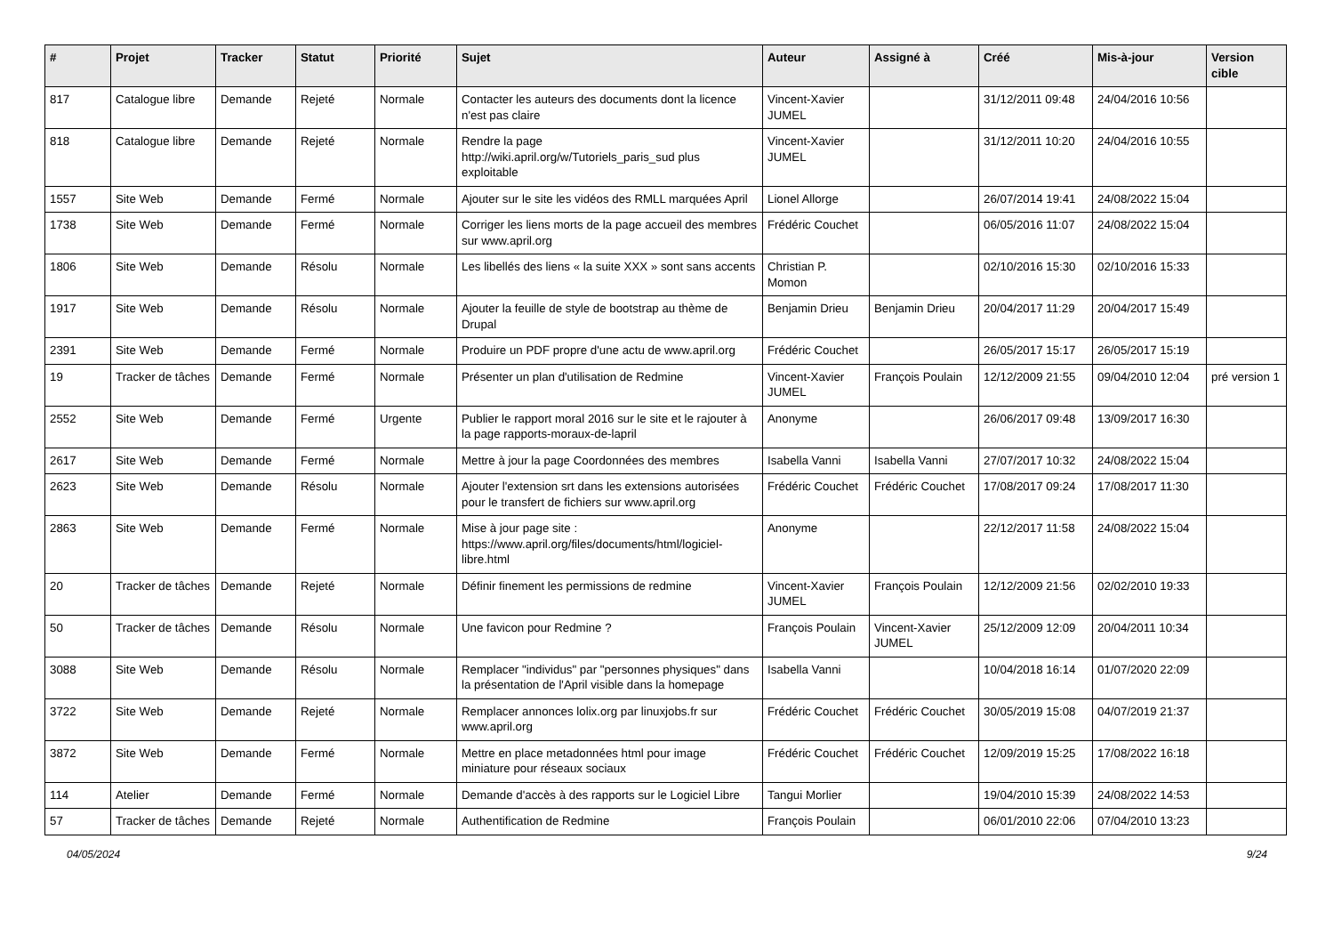| # | Projet | Tracker | Statut | Priorité | Sujet | Auteur | Assigné à | Créé | Mis-à-jour | Version cible |
| --- | --- | --- | --- | --- | --- | --- | --- | --- | --- | --- |
| 817 | Catalogue libre | Demande | Rejeté | Normale | Contacter les auteurs des documents dont la licence n'est pas claire | Vincent-Xavier JUMEL | | 31/12/2011 09:48 | 24/04/2016 10:56 | |
| 818 | Catalogue libre | Demande | Rejeté | Normale | Rendre la page http://wiki.april.org/w/Tutoriels_paris_sud plus exploitable | Vincent-Xavier JUMEL | | 31/12/2011 10:20 | 24/04/2016 10:55 | |
| 1557 | Site Web | Demande | Fermé | Normale | Ajouter sur le site les vidéos des RMLL marquées April | Lionel Allorge | | 26/07/2014 19:41 | 24/08/2022 15:04 | |
| 1738 | Site Web | Demande | Fermé | Normale | Corriger les liens morts de la page accueil des membres sur www.april.org | Frédéric Couchet | | 06/05/2016 11:07 | 24/08/2022 15:04 | |
| 1806 | Site Web | Demande | Résolu | Normale | Les libellés des liens « la suite XXX » sont sans accents | Christian P. Momon | | 02/10/2016 15:30 | 02/10/2016 15:33 | |
| 1917 | Site Web | Demande | Résolu | Normale | Ajouter la feuille de style de bootstrap au thème de Drupal | Benjamin Drieu | Benjamin Drieu | 20/04/2017 11:29 | 20/04/2017 15:49 | |
| 2391 | Site Web | Demande | Fermé | Normale | Produire un PDF propre d'une actu de www.april.org | Frédéric Couchet | | 26/05/2017 15:17 | 26/05/2017 15:19 | |
| 19 | Tracker de tâches | Demande | Fermé | Normale | Présenter un plan d'utilisation de Redmine | Vincent-Xavier JUMEL | François Poulain | 12/12/2009 21:55 | 09/04/2010 12:04 | pré version 1 |
| 2552 | Site Web | Demande | Fermé | Urgente | Publier le rapport moral 2016 sur le site et le rajouter à la page rapports-moraux-de-lapril | Anonyme | | 26/06/2017 09:48 | 13/09/2017 16:30 | |
| 2617 | Site Web | Demande | Fermé | Normale | Mettre à jour la page Coordonnées des membres | Isabella Vanni | Isabella Vanni | 27/07/2017 10:32 | 24/08/2022 15:04 | |
| 2623 | Site Web | Demande | Résolu | Normale | Ajouter l'extension srt dans les extensions autorisées pour le transfert de fichiers sur www.april.org | Frédéric Couchet | Frédéric Couchet | 17/08/2017 09:24 | 17/08/2017 11:30 | |
| 2863 | Site Web | Demande | Fermé | Normale | Mise à jour page site : https://www.april.org/files/documents/html/logiciel-libre.html | Anonyme | | 22/12/2017 11:58 | 24/08/2022 15:04 | |
| 20 | Tracker de tâches | Demande | Rejeté | Normale | Définir finement les permissions de redmine | Vincent-Xavier JUMEL | François Poulain | 12/12/2009 21:56 | 02/02/2010 19:33 | |
| 50 | Tracker de tâches | Demande | Résolu | Normale | Une favicon pour Redmine ? | François Poulain | Vincent-Xavier JUMEL | 25/12/2009 12:09 | 20/04/2011 10:34 | |
| 3088 | Site Web | Demande | Résolu | Normale | Remplacer "individus" par "personnes physiques" dans la présentation de l'April visible dans la homepage | Isabella Vanni | | 10/04/2018 16:14 | 01/07/2020 22:09 | |
| 3722 | Site Web | Demande | Rejeté | Normale | Remplacer annonces lolix.org par linuxjobs.fr sur www.april.org | Frédéric Couchet | Frédéric Couchet | 30/05/2019 15:08 | 04/07/2019 21:37 | |
| 3872 | Site Web | Demande | Fermé | Normale | Mettre en place metadonnées html pour image miniature pour réseaux sociaux | Frédéric Couchet | Frédéric Couchet | 12/09/2019 15:25 | 17/08/2022 16:18 | |
| 114 | Atelier | Demande | Fermé | Normale | Demande d'accès à des rapports sur le Logiciel Libre | Tangui Morlier | | 19/04/2010 15:39 | 24/08/2022 14:53 | |
| 57 | Tracker de tâches | Demande | Rejeté | Normale | Authentification de Redmine | François Poulain | | 06/01/2010 22:06 | 07/04/2010 13:23 | |
04/05/2024 9/24